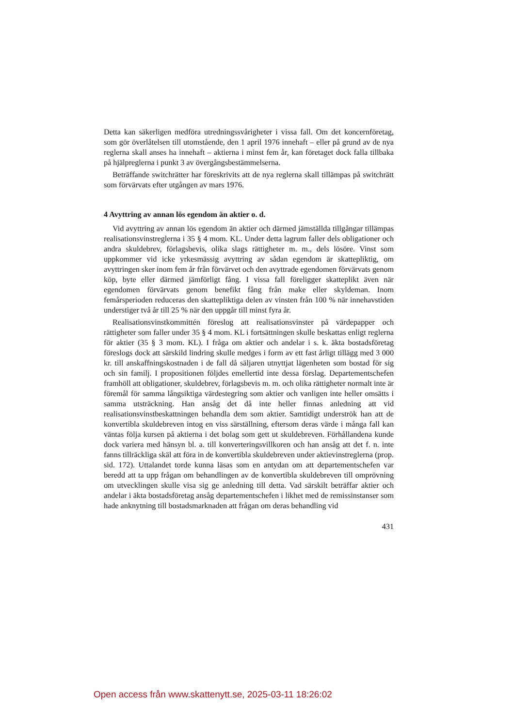Detta kan säkerligen medföra utredningssvårigheter i vissa fall. Om det koncernföretag, som gör överlåtelsen till utomstående, den 1 april 1976 innehaft – eller på grund av de nya reglerna skall anses ha innehaft – aktierna i minst fem år, kan företaget dock falla tillbaka på hjälpreglerna i punkt 3 av övergångsbestämmelserna.
Beträffande switchrätter har föreskrivits att de nya reglerna skall tillämpas på switchrätt som förvärvats efter utgången av mars 1976.
4 Avyttring av annan lös egendom än aktier o. d.
Vid avyttring av annan lös egendom än aktier och därmed jämställda tillgångar tillämpas realisationsvinstreglerna i 35 § 4 mom. KL. Under detta lagrum faller dels obligationer och andra skuldebrev, förlagsbevis, olika slags rättigheter m. m., dels lösöre. Vinst som uppkommer vid icke yrkesmässig avyttring av sådan egendom är skattepliktig, om avyttringen sker inom fem år från förvärvet och den avyttrade egendomen förvärvats genom köp, byte eller därmed jämförligt fång. I vissa fall föreligger skatteplikt även när egendomen förvärvats genom benefikt fång från make eller skyldeman. Inom femårsperioden reduceras den skattepliktiga delen av vinsten från 100 % när innehavstiden understiger två år till 25 % när den uppgår till minst fyra år.
Realisationsvinstkommittén föreslog att realisationsvinster på värdepapper och rättigheter som faller under 35 § 4 mom. KL i fortsättningen skulle beskattas enligt reglerna för aktier (35 § 3 mom. KL). I fråga om aktier och andelar i s. k. äkta bostadsföretag föreslogs dock att särskild lindring skulle medges i form av ett fast årligt tillägg med 3 000 kr. till anskaffningskostnaden i de fall då säljaren utnyttjat lägenheten som bostad för sig och sin familj. I propositionen följdes emellertid inte dessa förslag. Departementschefen framhöll att obligationer, skuldebrev, förlagsbevis m. m. och olika rättigheter normalt inte är föremål för samma långsiktiga värdestegring som aktier och vanligen inte heller omsätts i samma utsträckning. Han ansåg det då inte heller finnas anledning att vid realisationsvinstbeskattningen behandla dem som aktier. Samtidigt underströk han att de konvertibla skuldebreven intog en viss särställning, eftersom deras värde i många fall kan väntas följa kursen på aktierna i det bolag som gett ut skuldebreven. Förhållandena kunde dock variera med hänsyn bl. a. till konverteringsvillkoren och han ansåg att det f. n. inte fanns tillräckliga skäl att föra in de konvertibla skuldebreven under aktievinstreglerna (prop. sid. 172). Uttalandet torde kunna läsas som en antydan om att departementschefen var beredd att ta upp frågan om behandlingen av de konvertibla skuldebreven till omprövning om utvecklingen skulle visa sig ge anledning till detta. Vad särskilt beträffar aktier och andelar i äkta bostadsföretag ansåg departementschefen i likhet med de remissinstanser som hade anknytning till bostadsmarknaden att frågan om deras behandling vid
431
Open access från www.skattenytt.se, 2025-03-11 18:26:02